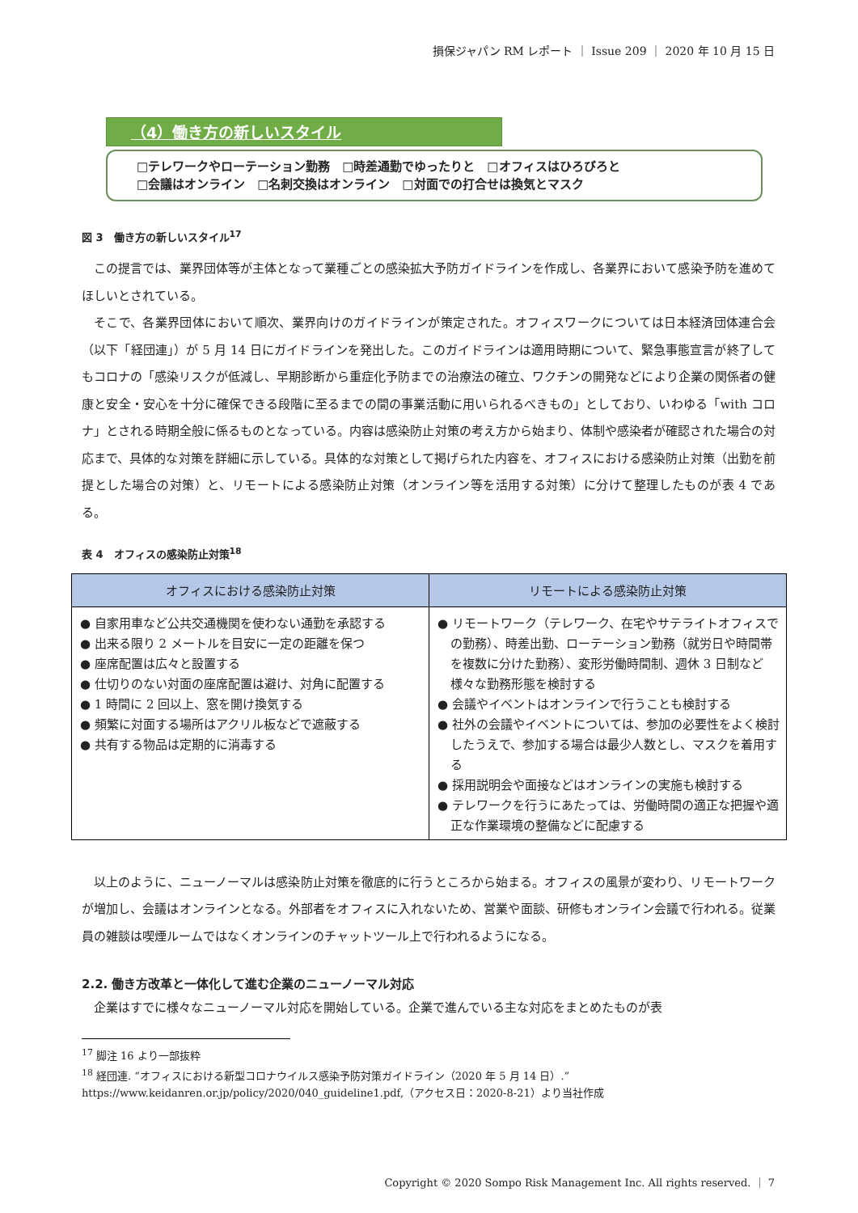損保ジャパン RM レポート ｜ Issue 209 ｜ 2020 年 10 月 15 日
（4）働き方の新しいスタイル
□テレワークやローテーション勤務　□時差通勤でゆったりと　□オフィスはひろびろと
□会議はオンライン　□名刺交換はオンライン　□対面での打合せは換気とマスク
図 3　働き方の新しいスタイル<sup>17</sup>
この提言では、業界団体等が主体となって業種ごとの感染拡大予防ガイドラインを作成し、各業界において感染予防を進めてほしいとされている。
そこで、各業界団体において順次、業界向けのガイドラインが策定された。オフィスワークについては日本経済団体連合会（以下「経団連」）が 5 月 14 日にガイドラインを発出した。このガイドラインは適用時期について、緊急事態宣言が終了してもコロナの「感染リスクが低減し、早期診断から重症化予防までの治療法の確立、ワクチンの開発などにより企業の関係者の健康と安全・安心を十分に確保できる段階に至るまでの間の事業活動に用いられるべきもの」としており、いわゆる「with コロナ」とされる時期全般に係るものとなっている。内容は感染防止対策の考え方から始まり、体制や感染者が確認された場合の対応まで、具体的な対策を詳細に示している。具体的な対策として掲げられた内容を、オフィスにおける感染防止対策（出勤を前提とした場合の対策）と、リモートによる感染防止対策（オンライン等を活用する対策）に分けて整理したものが表 4 である。
表 4　オフィスの感染防止対策<sup>18</sup>
| オフィスにおける感染防止対策 | リモートによる感染防止対策 |
| --- | --- |
| ● 自家用車など公共交通機関を使わない通勤を承認する ● 出来る限り 2 メートルを目安に一定の距離を保つ ● 座席配置は広々と設置する ● 仕切りのない対面の座席配置は避け、対角に配置する ● 1 時間に 2 回以上、窓を開け換気する ● 頻繁に対面する場所はアクリル板などで遮蔽する ● 共有する物品は定期的に消毒する | ● リモートワーク（テレワーク、在宅やサテライトオフィスでの勤務）、時差出勤、ローテーション勤務（就労日や時間帯を複数に分けた勤務）、変形労働時間制、週休 3 日制など様々な勤務形態を検討する ● 会議やイベントはオンラインで行うことも検討する ● 社外の会議やイベントについては、参加の必要性をよく検討したうえで、参加する場合は最少人数とし、マスクを着用する ● 採用説明会や面接などはオンラインの実施も検討する ● テレワークを行うにあたっては、労働時間の適正な把握や適正な作業環境の整備などに配慮する |
以上のように、ニューノーマルは感染防止対策を徹底的に行うところから始まる。オフィスの風景が変わり、リモートワークが増加し、会議はオンラインとなる。外部者をオフィスに入れないため、営業や面談、研修もオンライン会議で行われる。従業員の雑談は喫煙ルームではなくオンラインのチャットツール上で行われるようになる。
2.2. 働き方改革と一体化して進む企業のニューノーマル対応
企業はすでに様々なニューノーマル対応を開始している。企業で進んでいる主な対応をまとめたものが表
<sup>17</sup> 脚注 16 より一部抜粋
<sup>18</sup> 経団連. “オフィスにおける新型コロナウイルス感染予防対策ガイドライン（2020 年 5 月 14 日）.”
https://www.keidanren.or.jp/policy/2020/040_guideline1.pdf,（アクセス日：2020-8-21）より当社作成
Copyright © 2020 Sompo Risk Management Inc. All rights reserved. ｜ 7